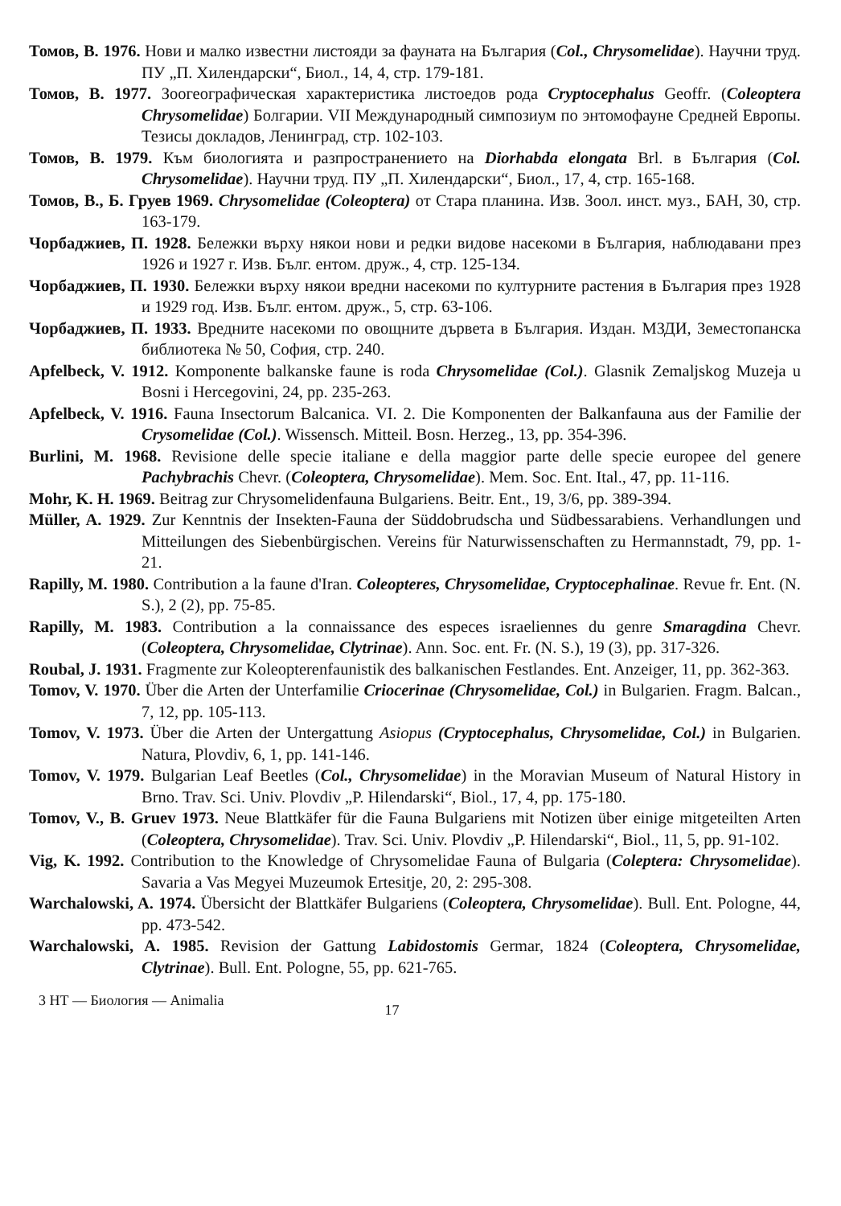Томов, В. 1976. Нови и малко известни листояди за фауната на България (Col., Chrysomelidae). Научни труд. ПУ „П. Хилендарски“, Биол., 14, 4, стр. 179-181.
Томов, В. 1977. Зоогеографическая характеристика листоедов рода Cryptocephalus Geoffr. (Coleoptera Chrysomelidae) Болгарии. VII Международный симпозиум по энтомофауне Средней Европы. Тезисы докладов, Ленинград, стр. 102-103.
Томов, В. 1979. Към биологията и разпространението на Diorhabda elongata Brl. в България (Col. Chrysomelidae). Научни труд. ПУ „П. Хилендарски“, Биол., 17, 4, стр. 165-168.
Томов, В., Б. Груев 1969. Chrysomelidae (Coleoptera) от Стара планина. Изв. Зоол. инст. муз., БАН, 30, стр. 163-179.
Чорбаджиев, П. 1928. Бележки върху някои нови и редки видове насекоми в България, наблюдавани през 1926 и 1927 г. Изв. Бълг. ентом. друж., 4, стр. 125-134.
Чорбаджиев, П. 1930. Бележки върху някои вредни насекоми по културните растения в България през 1928 и 1929 год. Изв. Бълг. ентом. друж., 5, стр. 63-106.
Чорбаджиев, П. 1933. Вредните насекоми по овощните дървета в България. Издан. МЗДИ, Земестопанска библиотека № 50, София, стр. 240.
Apfelbeck, V. 1912. Komponente balkanske faune is roda Chrysomelidae (Col.). Glasnik Zemaljskog Muzeja u Bosni i Hercegovini, 24, pp. 235-263.
Apfelbeck, V. 1916. Fauna Insectorum Balcanica. VI. 2. Die Komponenten der Balkanfauna aus der Familie der Crysomelidae (Col.). Wissensch. Mitteil. Bosn. Herzeg., 13, pp. 354-396.
Burlini, M. 1968. Revisione delle specie italiane e della maggior parte delle specie europee del genere Pachybrachis Chevr. (Coleoptera, Chrysomelidae). Mem. Soc. Ent. Ital., 47, pp. 11-116.
Mohr, K. H. 1969. Beitrag zur Chrysomelidenfauna Bulgariens. Beitr. Ent., 19, 3/6, pp. 389-394.
Müller, A. 1929. Zur Kenntnis der Insekten-Fauna der Süddobrudscha und Südbessarabiens. Verhandlungen und Mitteilungen des Siebenbürgischen. Vereins für Naturwissenschaften zu Hermannstadt, 79, pp. 1-21.
Rapilly, M. 1980. Contribution a la faune d'Iran. Coleopteres, Chrysomelidae, Cryptocephalinae. Revue fr. Ent. (N. S.), 2 (2), pp. 75-85.
Rapilly, M. 1983. Contribution a la connaissance des especes israeliennes du genre Smaragdina Chevr. (Coleoptera, Chrysomelidae, Clytrinae). Ann. Soc. ent. Fr. (N. S.), 19 (3), pp. 317-326.
Roubal, J. 1931. Fragmente zur Koleopterenfaunistik des balkanischen Festlandes. Ent. Anzeiger, 11, pp. 362-363.
Tomov, V. 1970. Über die Arten der Unterfamilie Criocerinae (Chrysomelidae, Col.) in Bulgarien. Fragm. Balcan., 7, 12, pp. 105-113.
Tomov, V. 1973. Über die Arten der Untergattung Asiopus (Cryptocephalus, Chrysomelidae, Col.) in Bulgarien. Natura, Plovdiv, 6, 1, pp. 141-146.
Tomov, V. 1979. Bulgarian Leaf Beetles (Col., Chrysomelidae) in the Moravian Museum of Natural History in Brno. Trav. Sci. Univ. Plovdiv „P. Hilendarski“, Biol., 17, 4, pp. 175-180.
Tomov, V., B. Gruev 1973. Neue Blattkäfer für die Fauna Bulgariens mit Notizen über einige mitgeteilten Arten (Coleoptera, Chrysomelidae). Trav. Sci. Univ. Plovdiv „P. Hilendarski“, Biol., 11, 5, pp. 91-102.
Vig, K. 1992. Contribution to the Knowledge of Chrysomelidae Fauna of Bulgaria (Coleptera: Chrysomelidae). Savaria a Vas Megyei Muzeumok Ertesitje, 20, 2: 295-308.
Warchalowski, A. 1974. Übersicht der Blattkäfer Bulgariens (Coleoptera, Chrysomelidae). Bull. Ent. Pologne, 44, pp. 473-542.
Warchalowski, A. 1985. Revision der Gattung Labidostomis Germar, 1824 (Coleoptera, Chrysomelidae, Clytrinae). Bull. Ent. Pologne, 55, pp. 621-765.
3 НТ — Биология — Animalia 17